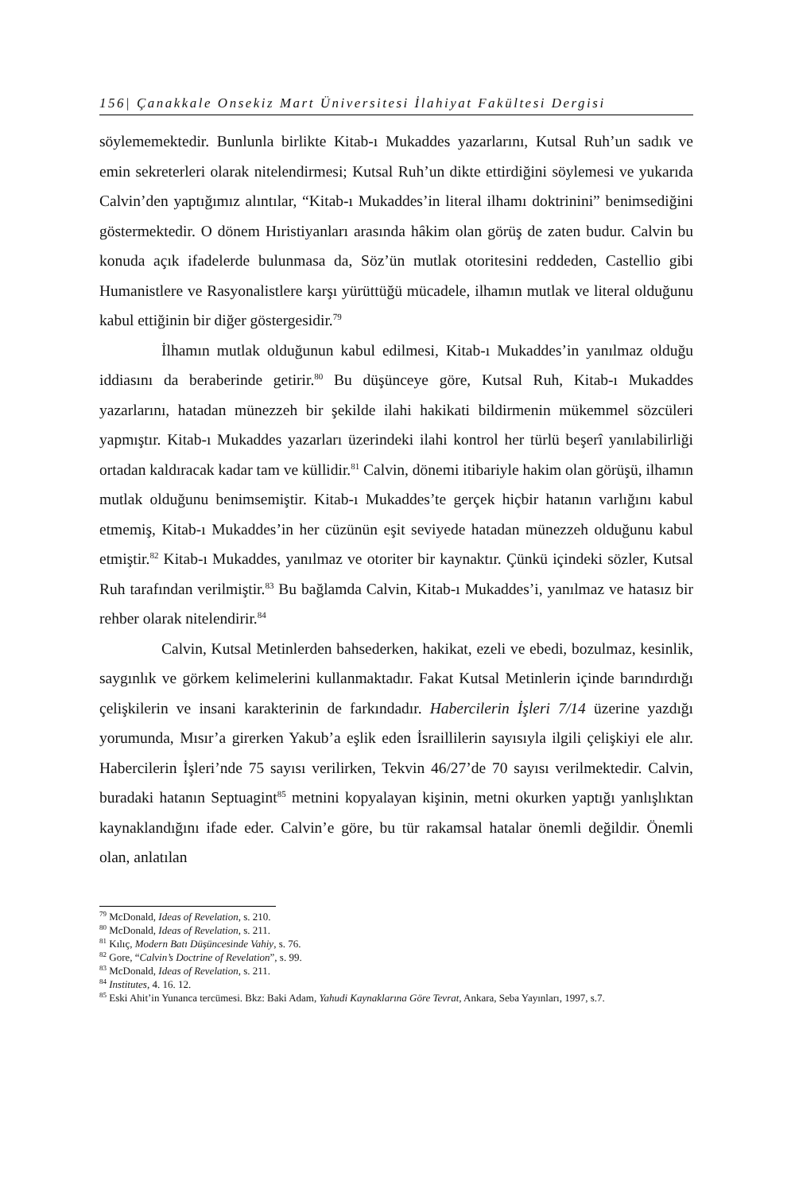156| Çanakkale Onsekiz Mart Üniversitesi İlahiyat Fakültesi Dergisi
söylememektedir. Bunlunla birlikte Kitab-ı Mukaddes yazarlarını, Kutsal Ruh’un sadık ve emin sekreterleri olarak nitelendirmesi; Kutsal Ruh’un dikte ettirdiğini söylemesi ve yukarıda Calvin’den yaptığımız alıntılar, “Kitab-ı Mukaddes’in literal ilhamı doktrinini” benimsediğini göstermektedir. O dönem Hıristiyanları arasında hâkim olan görüş de zaten budur. Calvin bu konuda açık ifadelerde bulunmasa da, Söz’ün mutlak otoritesini reddeden, Castellio gibi Humanistlere ve Rasyonalistlere karşı yürüttüğü mücadele, ilhamın mutlak ve literal olduğunu kabul ettiğinin bir diğer göstergesidir.<sup>79</sup>
İlhamın mutlak olduğunun kabul edilmesi, Kitab-ı Mukaddes’in yanılmaz olduğu iddiasını da beraberinde getirir.<sup>80</sup> Bu düşünceye göre, Kutsal Ruh, Kitab-ı Mukaddes yazarlarını, hatadan münezzeh bir şekilde ilahi hakikati bildirmenin mükemmel sözcüleri yapmıştır. Kitab-ı Mukaddes yazarları üzerindeki ilahi kontrol her türlü beşerî yanılabilirliği ortadan kaldıracak kadar tam ve küllidir.<sup>81</sup> Calvin, dönemi itibariyle hakim olan görüşü, ilhamın mutlak olduğunu benimsemiştir. Kitab-ı Mukaddes’te gerçek hiçbir hatanın varlığını kabul etmemiş, Kitab-ı Mukaddes’in her cüzünün eşit seviyede hatadan münezzeh olduğunu kabul etmiştir.<sup>82</sup> Kitab-ı Mukaddes, yanılmaz ve otoriter bir kaynaktır. Çünkü içindeki sözler, Kutsal Ruh tarafından verilmiştir.<sup>83</sup> Bu bağlamda Calvin, Kitab-ı Mukaddes’i, yanılmaz ve hatasız bir rehber olarak nitelendirir.<sup>84</sup>
Calvin, Kutsal Metinlerden bahsederken, hakikat, ezeli ve ebedi, bozulmaz, kesinlik, saygınlık ve görkem kelimelerini kullanmaktadır. Fakat Kutsal Metinlerin içinde barındırdığı çelişkilerin ve insani karakterinin de farkındadır. Habercilerin İşleri 7/14 üzerine yazdığı yorumunda, Mısır’a girerken Yakub’a eşlik eden İsraillilerin sayısıyla ilgili çelişkiyi ele alır. Habercilerin İşleri’nde 75 sayısı verilirken, Tekvin 46/27’de 70 sayısı verilmektedir. Calvin, buradaki hatanın Septuagint<sup>85</sup> metnini kopyalayan kişinin, metni okurken yaptığı yanlışlıktan kaynaklandığını ifade eder. Calvin’e göre, bu tür rakamsal hatalar önemli değildir. Önemli olan, anlatılan
<sup>79</sup> McDonald, Ideas of Revelation, s. 210.
<sup>80</sup> McDonald, Ideas of Revelation, s. 211.
<sup>81</sup> Kılıç, Modern Batı Düşüncesinde Vahiy, s. 76.
<sup>82</sup> Gore, “Calvin’s Doctrine of Revelation”, s. 99.
<sup>83</sup> McDonald, Ideas of Revelation, s. 211.
<sup>84</sup> Institutes, 4. 16. 12.
<sup>85</sup> Eski Ahit’in Yunanca tercümesi. Bkz: Baki Adam, Yahudi Kaynaklarına Göre Tevrat, Ankara, Seba Yayınları, 1997, s.7.